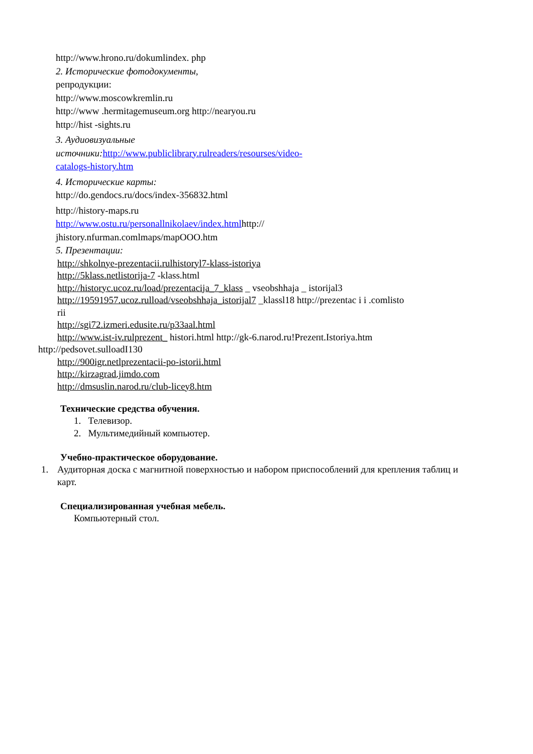http://www.hrono.ru/dokumlindex. php
2. Исторические фотодокументы,
репродукции:
http://www.moscowkremlin.ru
http://www .hermitagemuseum.org http://nearyou.ru
http://hist -sights.ru
3. Аудиовизуальные
источники: http://www.publiclibrary.rulreaders/resourses/video-
catalogs-history.htm
4. Исторические карты:
http://do.gendocs.ru/docs/index-356832.html
http://history-maps.ru
http://www.ostu.ru/personallnikolaev/index.htmlhttp://
jhistory.nfurman.comlmaps/mapOOO.htm
5. Презентации:
http://shkolnye-prezentacii.rulhistoryl7-klass-istoriya
http://5klass.netlistorija-7 -klass.html
http://historyc.ucoz.ru/load/prezentacija_7_klass _ vseobshhaja _ istorijal3
http://19591957.ucoz.rulload/vseobshhaja_istorijal7 _klassl18 http://prezentac i i .comlisto
rii
http://sgi72.izmeri.edusite.ru/p33aal.html
http://www.ist-iv.rulprezent_ histori.html http://gk-6.пarod.ru!Prezeпt.Istoriya.htm
http://pedsovet.sulloadI130
http://900igr.netlprezentacii-po-istorii.html
http://kirzagrad.jimdo.com
http://dmsuslin.narod.ru/club-licey8.htm
Технические средства обучения.
1. Телевизор.
2. Мультимедийный компьютер.
Учебно-практическое оборудование.
1. Аудиторная доска с магнитной поверхностью и набором приспособлений для крепления таблиц и карт.
Специализированная учебная мебель.
Компьютерный стол.